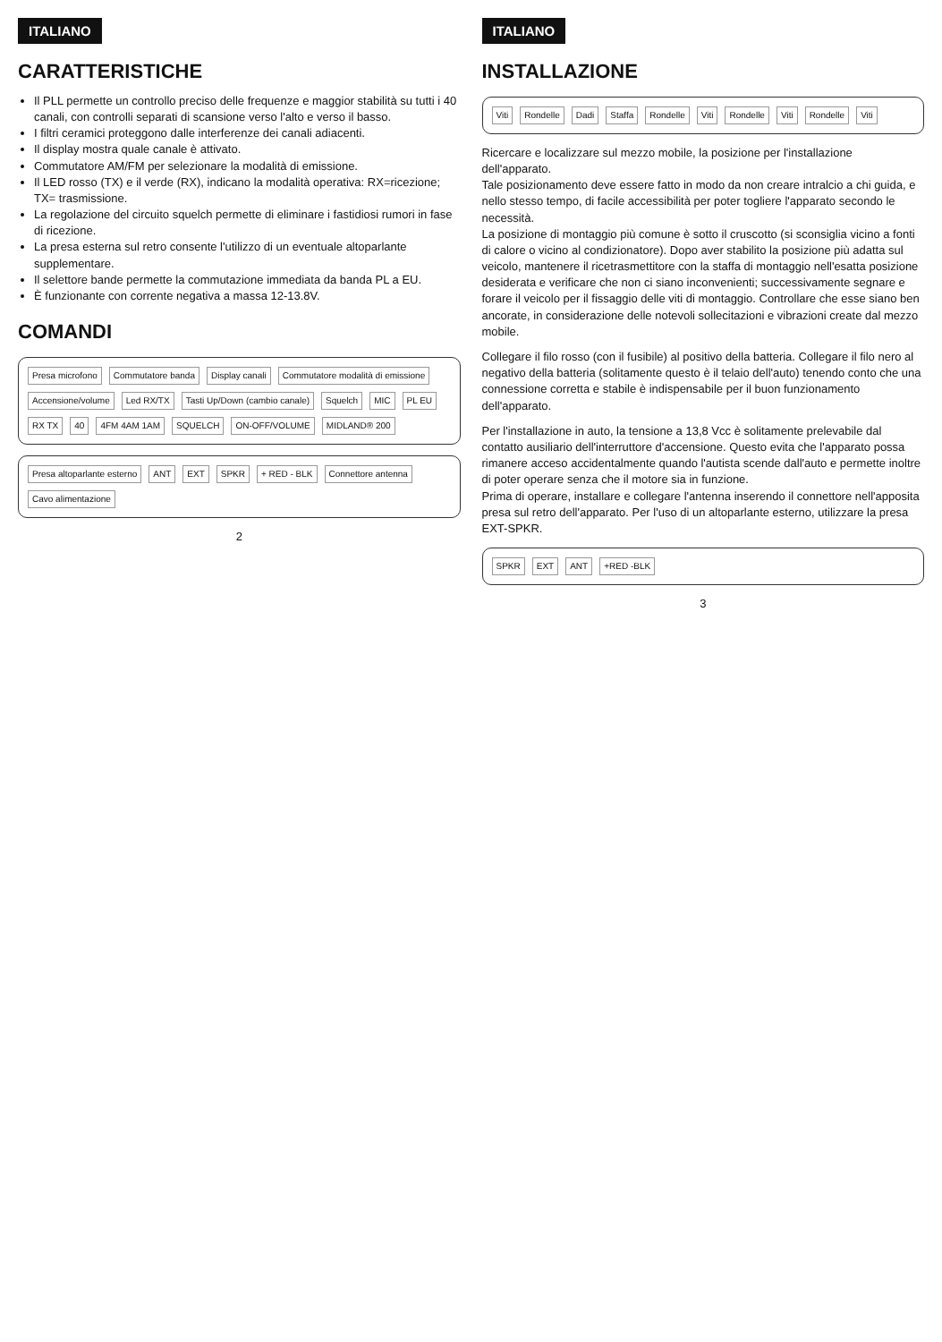ITALIANO
CARATTERISTICHE
Il PLL permette un controllo preciso delle frequenze e maggior stabilità su tutti i 40 canali, con controlli separati di scansione verso l'alto e verso il basso.
I filtri ceramici proteggono dalle interferenze dei canali adiacenti.
Il display mostra quale canale è attivato.
Commutatore AM/FM per selezionare la modalità di emissione.
Il LED rosso (TX) e il verde (RX), indicano la modalità operativa: RX=ricezione; TX= trasmissione.
La regolazione del circuito squelch permette di eliminare i fastidiosi rumori in fase di ricezione.
La presa esterna sul retro consente l'utilizzo di un eventuale altoparlante supplementare.
Il selettore bande permette la commutazione immediata da banda PL a EU.
È funzionante con corrente negativa a massa 12-13.8V.
COMANDI
Presa microfono Commutatore banda Display canali Commutatore modalità di emissione Accensione/volume Led RX/TX Tasti Up/Down (cambio canale) Squelch MIC PL EU RX TX 40 4FM 4AM 1AM SQUELCH ON-OFF/VOLUME MIDLAND® 200
Presa altoparlante esterno ANT EXT SPKR + RED - BLK Connettore antenna Cavo alimentazione
2
ITALIANO
INSTALLAZIONE
Viti Rondelle Dadi Staffa Rondelle Viti Rondelle Viti Rondelle Viti
Ricercare e localizzare sul mezzo mobile, la posizione per l'installazione dell'apparato.
Tale posizionamento deve essere fatto in modo da non creare intralcio a chi guida, e nello stesso tempo, di facile accessibilità per poter togliere l'apparato secondo le necessità.
La posizione di montaggio più comune è sotto il cruscotto (si sconsiglia vicino a fonti di calore o vicino al condizionatore). Dopo aver stabilito la posizione più adatta sul veicolo, mantenere il ricetrasmettitore con la staffa di montaggio nell'esatta posizione desiderata e verificare che non ci siano inconvenienti; successivamente segnare e forare il veicolo per il fissaggio delle viti di montaggio. Controllare che esse siano ben ancorate, in considerazione delle notevoli sollecitazioni e vibrazioni create dal mezzo mobile.
Collegare il filo rosso (con il fusibile) al positivo della batteria. Collegare il filo nero al negativo della batteria (solitamente questo è il telaio dell'auto) tenendo conto che una connessione corretta e stabile è indispensabile per il buon funzionamento dell'apparato.
Per l'installazione in auto, la tensione a 13,8 Vcc è solitamente prelevabile dal contatto ausiliario dell'interruttore d'accensione. Questo evita che l'apparato possa rimanere acceso accidentalmente quando l'autista scende dall'auto e permette inoltre di poter operare senza che il motore sia in funzione.
Prima di operare, installare e collegare l'antenna inserendo il connettore nell'apposita presa sul retro dell'apparato. Per l'uso di un altoparlante esterno, utilizzare la presa EXT-SPKR.
SPKR EXT ANT +RED -BLK
3